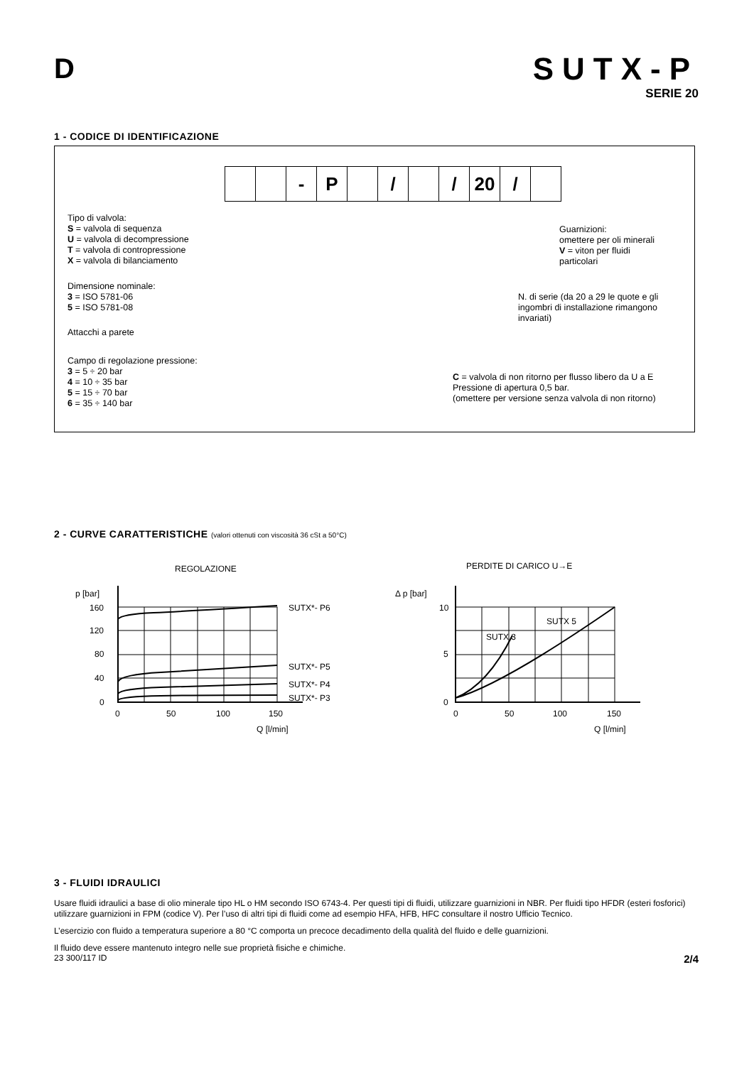D SUTX-P
SERIE 20
1 - CODICE DI IDENTIFICAZIONE
- P / / 20 /
Tipo di valvola:
S = valvola di sequenza
U = valvola di decompressione
T = valvola di contropressione
X = valvola di bilanciamento
Dimensione nominale:
3 = ISO 5781-06
5 = ISO 5781-08
Attacchi a parete
Campo di regolazione pressione:
3 = 5 ÷ 20 bar
4 = 10 ÷ 35 bar
5 = 15 ÷ 70 bar
6 = 35 ÷ 140 bar
Guarnizioni:
omettere per oli minerali
V = viton per fluidi
particolari
N. di serie (da 20 a 29 le quote e gli
ingombri di installazione rimangono
invariati)
C = valvola di non ritorno per flusso libero da U a E
Pressione di apertura 0,5 bar.
(omettere per versione senza valvola di non ritorno)
2 - CURVE CARATTERISTICHE (valori ottenuti con viscosità 36 cSt a 50°C)
REGOLAZIONE
p [bar]
160
120
80
40
0
0
50
100
150
Q [l/min]
SUTX*- P6
SUTX*- P5
SUTX*- P4
SUTX*- P3
PERDITE DI CARICO U→E
Δ p [bar]
10
5
0
0
50
100
150
Q [l/min]
SUTX 3
SUTX 5
3 - FLUIDI IDRAULICI
Usare fluidi idraulici a base di olio minerale tipo HL o HM secondo ISO 6743-4. Per questi tipi di fluidi, utilizzare guarnizioni in NBR. Per fluidi tipo HFDR (esteri fosforici) utilizzare guarnizioni in FPM (codice V). Per l’uso di altri tipi di fluidi come ad esempio HFA, HFB, HFC consultare il nostro Ufficio Tecnico.
L’esercizio con fluido a temperatura superiore a 80 °C comporta un precoce decadimento della qualità del fluido e delle guarnizioni.
Il fluido deve essere mantenuto integro nelle sue proprietà fisiche e chimiche.
23 300/117 ID 2/4